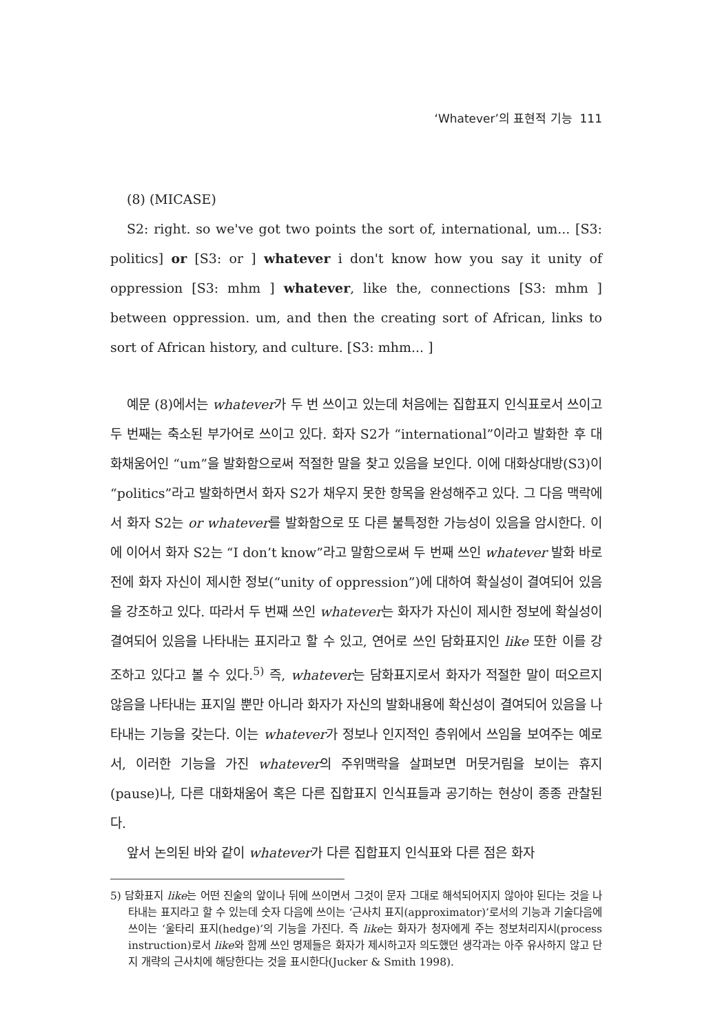‘Whatever’의 표현적 기능 111
(8) (MICASE)
S2: right. so we've got two points the sort of, international, um... [S3: politics] or [S3: or ] whatever i don't know how you say it unity of oppression [S3: mhm ] whatever, like the, connections [S3: mhm ] between oppression. um, and then the creating sort of African, links to sort of African history, and culture. [S3: mhm... ]
예문 (8)에서는 whatever가 두 번 쓰이고 있는데 처음에는 집합표지 인식표로서 쓰이고 두 번째는 축소된 부가어로 쓰이고 있다. 화자 S2가 “international”이라고 발화한 후 대화채움어인 “um”을 발화함으로써 적절한 말을 찾고 있음을 보인다. 이에 대화상대방(S3)이 “politics”라고 발화하면서 화자 S2가 채우지 못한 항목을 완성해주고 있다. 그 다음 맥락에서 화자 S2는 or whatever를 발화함으로 또 다른 불특정한 가능성이 있음을 암시한다. 이에 이어서 화자 S2는 “I don’t know”라고 말함으로써 두 번째 쓰인 whatever 발화 바로 전에 화자 자신이 제시한 정보(“unity of oppression”)에 대하여 확실성이 결여되어 있음을 강조하고 있다. 따라서 두 번째 쓰인 whatever는 화자가 자신이 제시한 정보에 확실성이 결여되어 있음을 나타내는 표지라고 할 수 있고, 연어로 쓰인 담화표지인 like 또한 이를 강조하고 있다고 볼 수 있다.<sup>5)</sup> 즉, whatever는 담화표지로서 화자가 적절한 말이 떠오르지 않음을 나타내는 표지일 뿐만 아니라 화자가 자신의 발화내용에 확신성이 결여되어 있음을 나타내는 기능을 갖는다. 이는 whatever가 정보나 인지적인 층위에서 쓰임을 보여주는 예로서, 이러한 기능을 가진 whatever의 주위맥락을 살펴보면 머뭇거림을 보이는 휴지(pause)나, 다른 대화채움어 혹은 다른 집합표지 인식표들과 공기하는 현상이 종종 관찰된다.
앞서 논의된 바와 같이 whatever가 다른 집합표지 인식표와 다른 점은 화자
5) 담화표지 like는 어떤 진술의 앞이나 뒤에 쓰이면서 그것이 문자 그대로 해석되어지지 않아야 된다는 것을 나타내는 표지라고 할 수 있는데 숫자 다음에 쓰이는 ‘근사치 표지(approximator)’로서의 기능과 기술다음에 쓰이는 ‘울타리 표지(hedge)’의 기능을 가진다. 즉 like는 화자가 청자에게 주는 정보처리지시(process instruction)로서 like와 함께 쓰인 명제들은 화자가 제시하고자 의도했던 생각과는 아주 유사하지 않고 단지 개략의 근사치에 해당한다는 것을 표시한다(Jucker & Smith 1998).